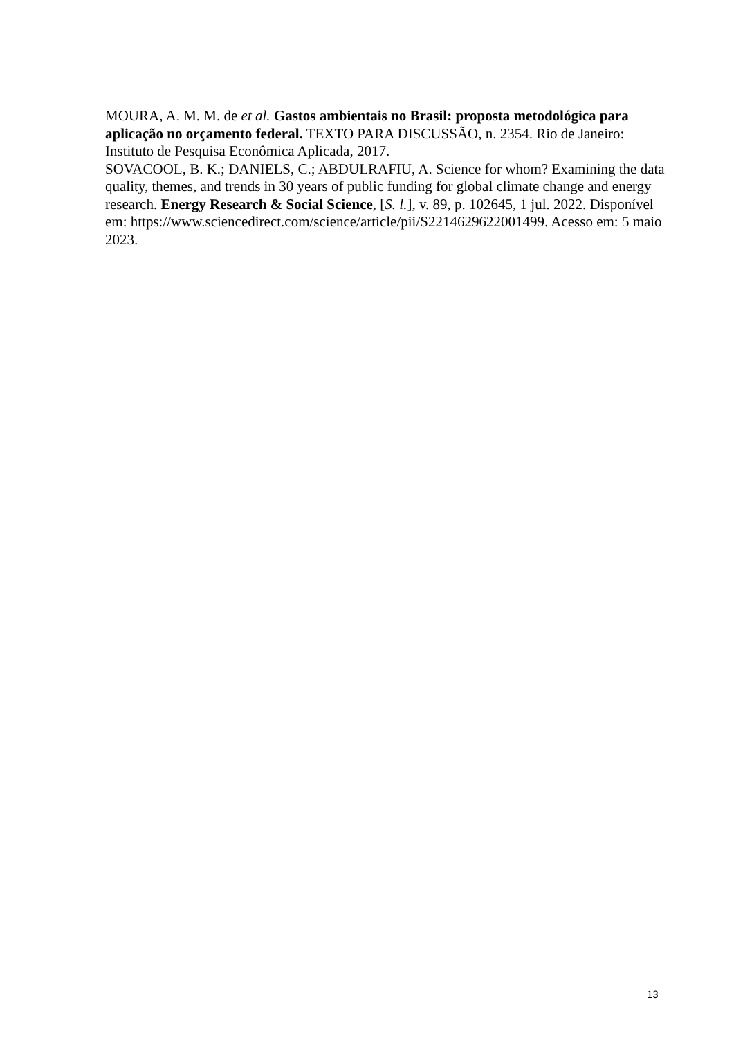MOURA, A. M. M. de et al. Gastos ambientais no Brasil: proposta metodológica para aplicação no orçamento federal. TEXTO PARA DISCUSSÃO, n. 2354. Rio de Janeiro: Instituto de Pesquisa Econômica Aplicada, 2017.
SOVACOOL, B. K.; DANIELS, C.; ABDULRAFIU, A. Science for whom? Examining the data quality, themes, and trends in 30 years of public funding for global climate change and energy research. Energy Research & Social Science, [S. l.], v. 89, p. 102645, 1 jul. 2022. Disponível em: https://www.sciencedirect.com/science/article/pii/S2214629622001499. Acesso em: 5 maio 2023.
13